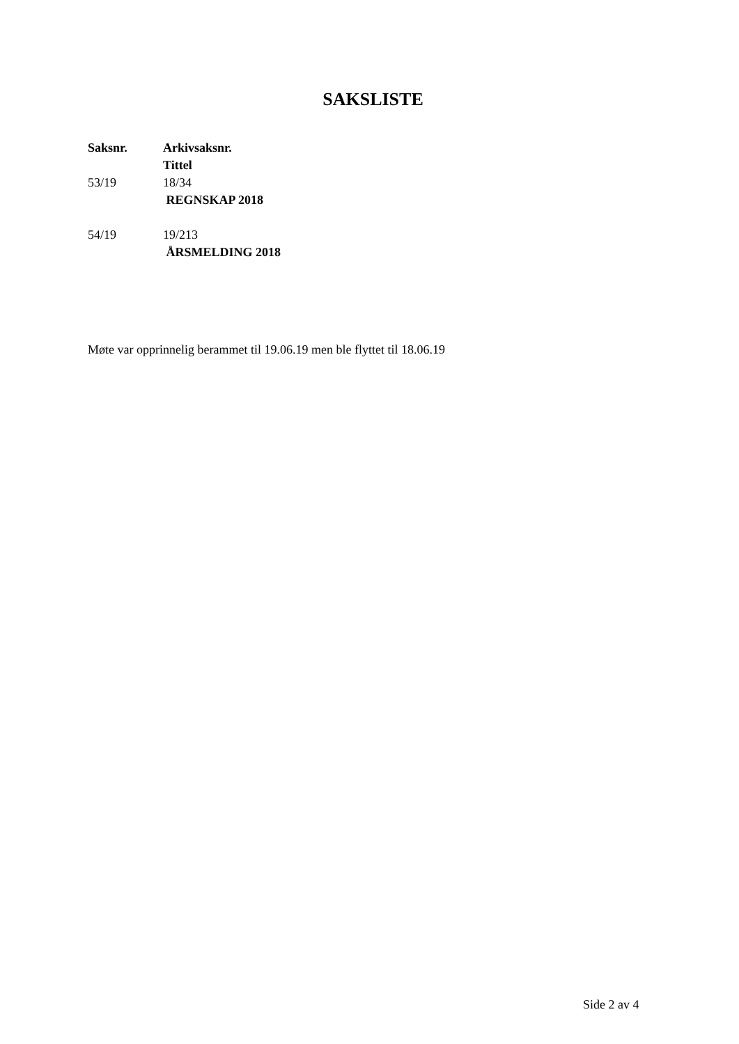SAKSLISTE
| Saksnr. | Arkivsaksnr. Tittel |
| --- | --- |
| 53/19 | 18/34 REGNSKAP 2018 |
| 54/19 | 19/213 ÅRSMELDING 2018 |
Møte var opprinnelig berammet til 19.06.19 men ble flyttet til 18.06.19
Side 2 av 4